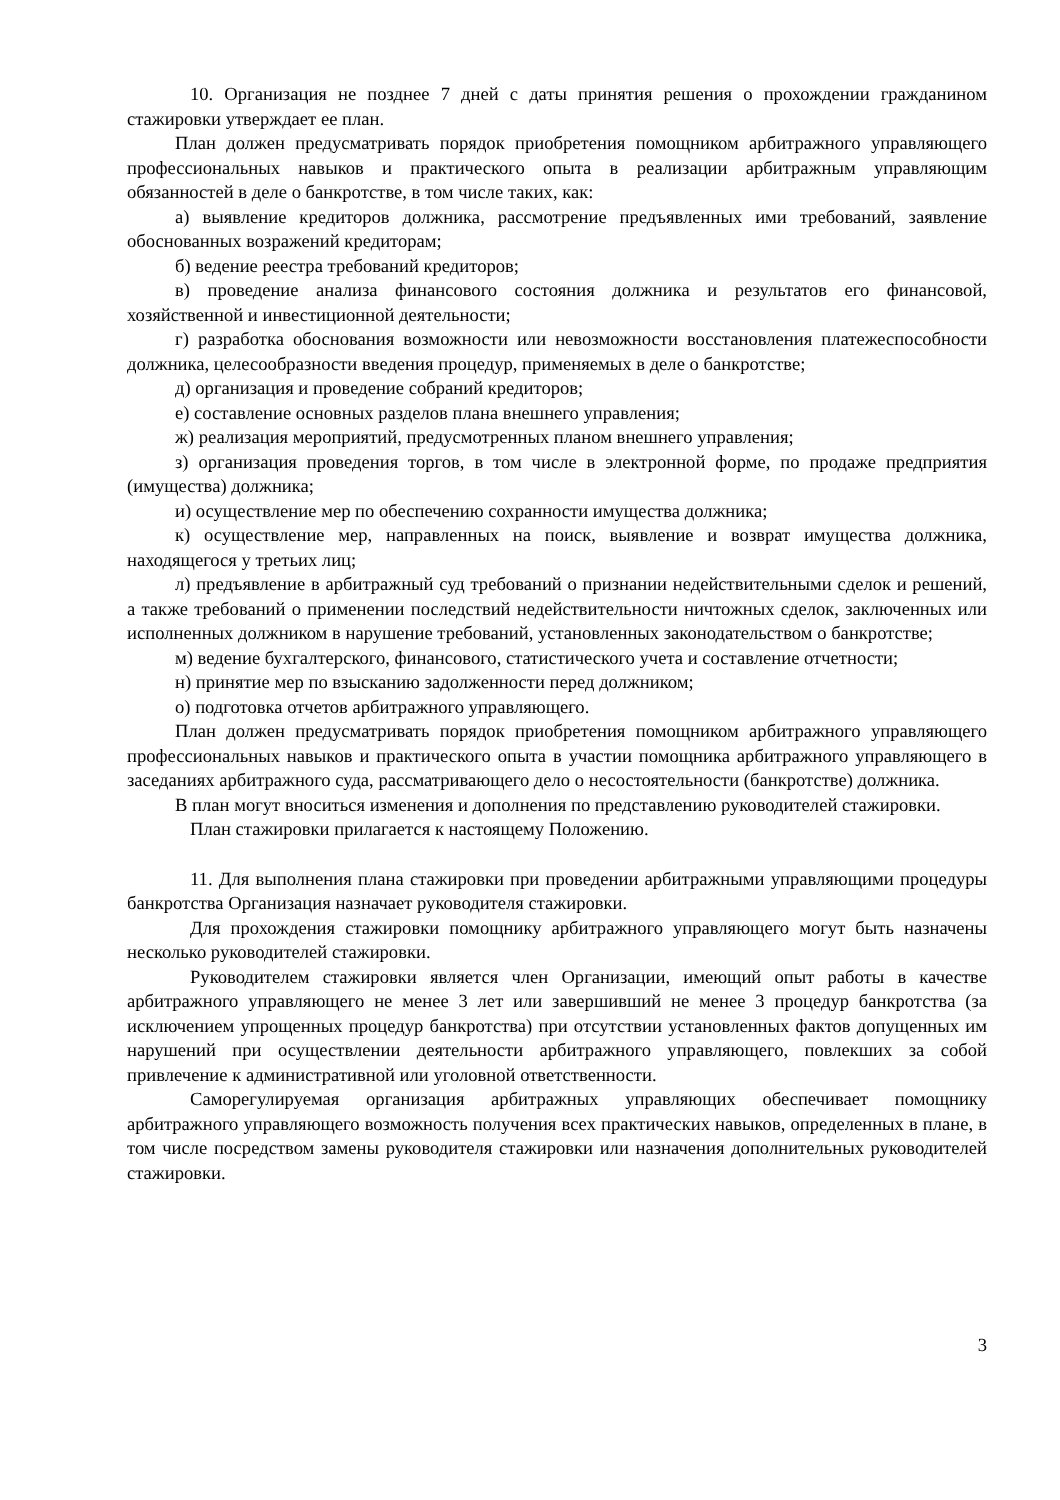10. Организация не позднее 7 дней с даты принятия решения о прохождении гражданином стажировки утверждает ее план.
План должен предусматривать порядок приобретения помощником арбитражного управляющего профессиональных навыков и практического опыта в реализации арбитражным управляющим обязанностей в деле о банкротстве, в том числе таких, как:
а) выявление кредиторов должника, рассмотрение предъявленных ими требований, заявление обоснованных возражений кредиторам;
б) ведение реестра требований кредиторов;
в) проведение анализа финансового состояния должника и результатов его финансовой, хозяйственной и инвестиционной деятельности;
г) разработка обоснования возможности или невозможности восстановления платежеспособности должника, целесообразности введения процедур, применяемых в деле о банкротстве;
д) организация и проведение собраний кредиторов;
е) составление основных разделов плана внешнего управления;
ж) реализация мероприятий, предусмотренных планом внешнего управления;
з) организация проведения торгов, в том числе в электронной форме, по продаже предприятия (имущества) должника;
и) осуществление мер по обеспечению сохранности имущества должника;
к) осуществление мер, направленных на поиск, выявление и возврат имущества должника, находящегося у третьих лиц;
л) предъявление в арбитражный суд требований о признании недействительными сделок и решений, а также требований о применении последствий недействительности ничтожных сделок, заключенных или исполненных должником в нарушение требований, установленных законодательством о банкротстве;
м) ведение бухгалтерского, финансового, статистического учета и составление отчетности;
н) принятие мер по взысканию задолженности перед должником;
о) подготовка отчетов арбитражного управляющего.
План должен предусматривать порядок приобретения помощником арбитражного управляющего профессиональных навыков и практического опыта в участии помощника арбитражного управляющего в заседаниях арбитражного суда, рассматривающего дело о несостоятельности (банкротстве) должника.
В план могут вноситься изменения и дополнения по представлению руководителей стажировки.
План стажировки прилагается к настоящему Положению.
11. Для выполнения плана стажировки при проведении арбитражными управляющими процедуры банкротства Организация назначает руководителя стажировки.
Для прохождения стажировки помощнику арбитражного управляющего могут быть назначены несколько руководителей стажировки.
Руководителем стажировки является член Организации, имеющий опыт работы в качестве арбитражного управляющего не менее 3 лет или завершивший не менее 3 процедур банкротства (за исключением упрощенных процедур банкротства) при отсутствии установленных фактов допущенных им нарушений при осуществлении деятельности арбитражного управляющего, повлекших за собой привлечение к административной или уголовной ответственности.
Саморегулируемая организация арбитражных управляющих обеспечивает помощнику арбитражного управляющего возможность получения всех практических навыков, определенных в плане, в том числе посредством замены руководителя стажировки или назначения дополнительных руководителей стажировки.
3